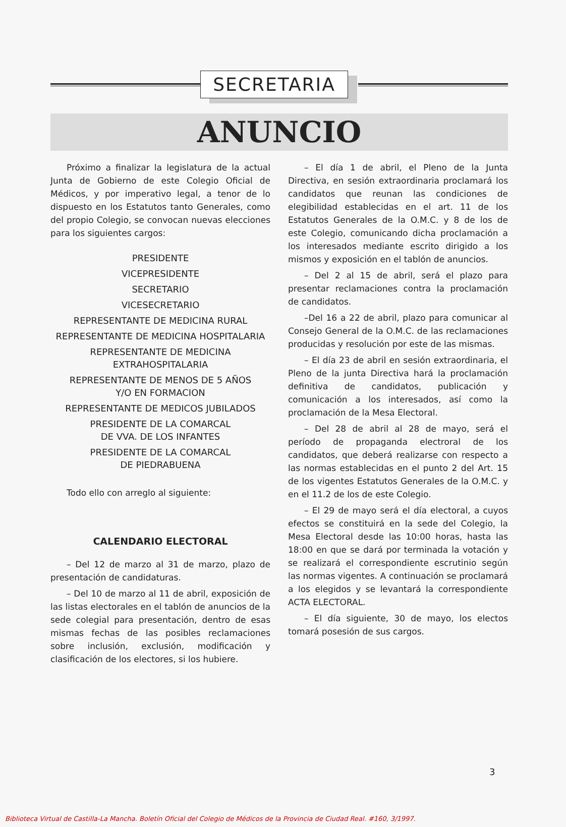SECRETARIA
ANUNCIO
Próximo a finalizar la legislatura de la actual Junta de Gobierno de este Colegio Oficial de Médicos, y por imperativo legal, a tenor de lo dispuesto en los Estatutos tanto Generales, como del propio Colegio, se convocan nuevas elecciones para los siguientes cargos:
PRESIDENTE
VICEPRESIDENTE
SECRETARIO
VICESECRETARIO
REPRESENTANTE DE MEDICINA RURAL
REPRESENTANTE DE MEDICINA HOSPITALARIA
REPRESENTANTE DE MEDICINA
EXTRAHOSPITALARIA
REPRESENTANTE DE MENOS DE 5 AÑOS
Y/O EN FORMACION
REPRESENTANTE DE MEDICOS JUBILADOS
PRESIDENTE DE LA COMARCAL
DE VVA. DE LOS INFANTES
PRESIDENTE DE LA COMARCAL
DE PIEDRABUENA
Todo ello con arreglo al siguiente:
CALENDARIO ELECTORAL
– Del 12 de marzo al 31 de marzo, plazo de presentación de candidaturas.
– Del 10 de marzo al 11 de abril, exposición de las listas electorales en el tablón de anuncios de la sede colegial para presentación, dentro de esas mismas fechas de las posibles reclamaciones sobre inclusión, exclusión, modificación y clasificación de los electores, si los hubiere.
– El día 1 de abril, el Pleno de la Junta Directiva, en sesión extraordinaria proclamará los candidatos que reunan las condiciones de elegibilidad establecidas en el art. 11 de los Estatutos Generales de la O.M.C. y 8 de los de este Colegio, comunicando dicha proclamación a los interesados mediante escrito dirigido a los mismos y exposición en el tablón de anuncios.
– Del 2 al 15 de abril, será el plazo para presentar reclamaciones contra la proclamación de candidatos.
–Del 16 a 22 de abril, plazo para comunicar al Consejo General de la O.M.C. de las reclamaciones producidas y resolución por este de las mismas.
– El día 23 de abril en sesión extraordinaria, el Pleno de la junta Directiva hará la proclamación definitiva de candidatos, publicación y comunicación a los interesados, así como la proclamación de la Mesa Electoral.
– Del 28 de abril al 28 de mayo, será el período de propaganda electroral de los candidatos, que deberá realizarse con respecto a las normas establecidas en el punto 2 del Art. 15 de los vigentes Estatutos Generales de la O.M.C. y en el 11.2 de los de este Colegio.
– El 29 de mayo será el día electoral, a cuyos efectos se constituirá en la sede del Colegio, la Mesa Electoral desde las 10:00 horas, hasta las 18:00 en que se dará por terminada la votación y se realizará el correspondiente escrutinio según las normas vigentes. A continuación se proclamará a los elegidos y se levantará la correspondiente ACTA ELECTORAL.
– El día siguiente, 30 de mayo, los electos tomará posesión de sus cargos.
3
Biblioteca Virtual de Castilla-La Mancha. Boletín Oficial del Colegio de Médicos de la Provincia de Ciudad Real. #160, 3/1997.